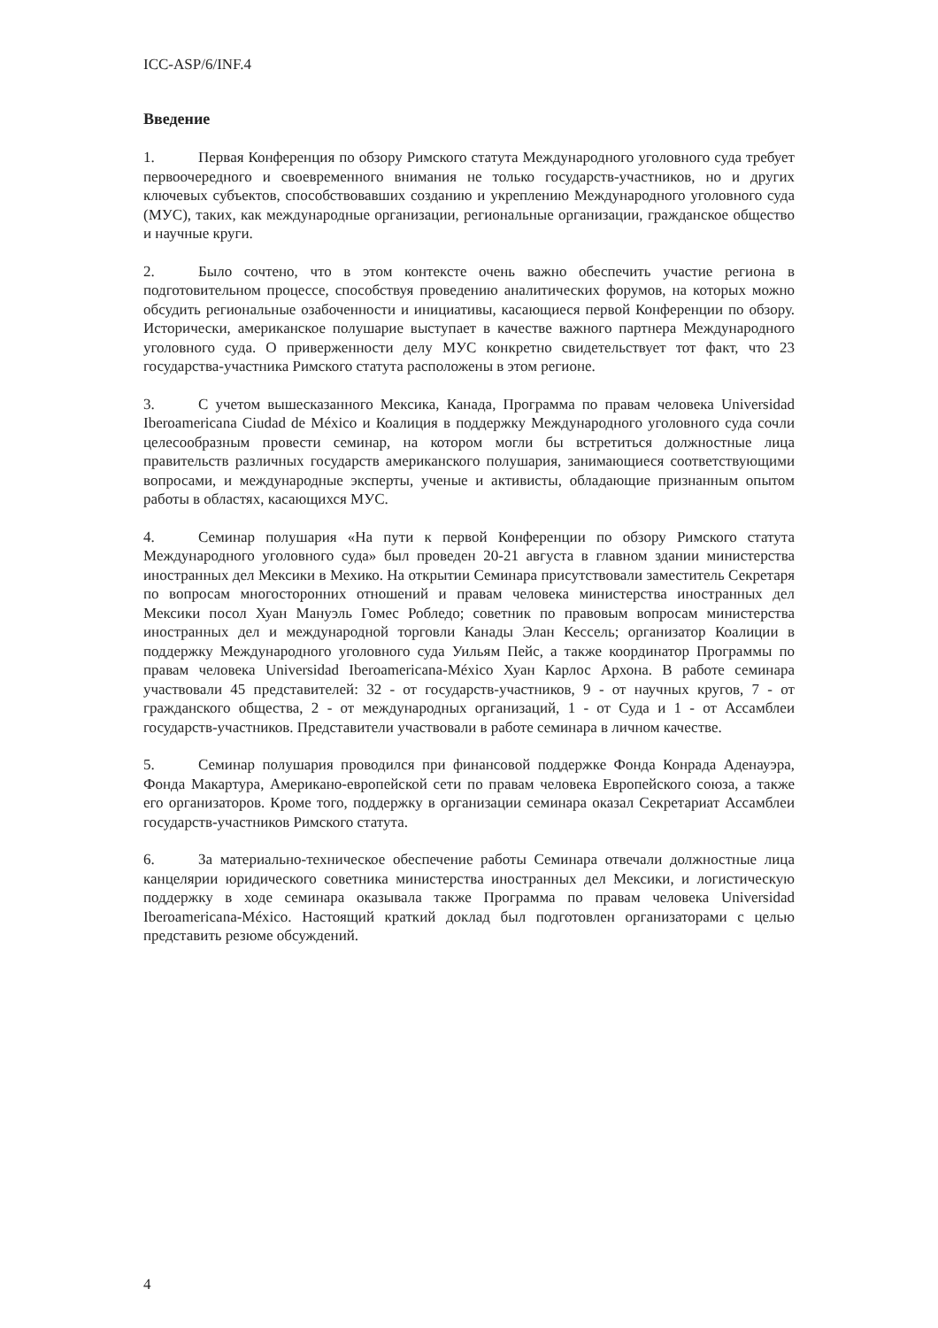ICC-ASP/6/INF.4
Введение
1. Первая Конференция по обзору Римского статута Международного уголовного суда требует первоочередного и своевременного внимания не только государств-участников, но и других ключевых субъектов, способствовавших созданию и укреплению Международного уголовного суда (МУС), таких, как международные организации, региональные организации, гражданское общество и научные круги.
2. Было сочтено, что в этом контексте очень важно обеспечить участие региона в подготовительном процессе, способствуя проведению аналитических форумов, на которых можно обсудить региональные озабоченности и инициативы, касающиеся первой Конференции по обзору. Исторически, американское полушарие выступает в качестве важного партнера Международного уголовного суда. О приверженности делу МУС конкретно свидетельствует тот факт, что 23 государства-участника Римского статута расположены в этом регионе.
3. С учетом вышесказанного Мексика, Канада, Программа по правам человека Universidad Iberoamericana Ciudad de México и Коалиция в поддержку Международного уголовного суда сочли целесообразным провести семинар, на котором могли бы встретиться должностные лица правительств различных государств американского полушария, занимающиеся соответствующими вопросами, и международные эксперты, ученые и активисты, обладающие признанным опытом работы в областях, касающихся МУС.
4. Семинар полушария «На пути к первой Конференции по обзору Римского статута Международного уголовного суда» был проведен 20-21 августа в главном здании министерства иностранных дел Мексики в Мехико. На открытии Семинара присутствовали заместитель Секретаря по вопросам многосторонних отношений и правам человека министерства иностранных дел Мексики посол Хуан Мануэль Гомес Робледо; советник по правовым вопросам министерства иностранных дел и международной торговли Канады Элан Кессель; организатор Коалиции в поддержку Международного уголовного суда Уильям Пейс, а также координатор Программы по правам человека Universidad Iberoamericana-México Хуан Карлос Архона. В работе семинара участвовали 45 представителей: 32 - от государств-участников, 9 - от научных кругов, 7 - от гражданского общества, 2 - от международных организаций, 1 - от Суда и 1 - от Ассамблеи государств-участников. Представители участвовали в работе семинара в личном качестве.
5. Семинар полушария проводился при финансовой поддержке Фонда Конрада Аденауэра, Фонда Макартура, Американо-европейской сети по правам человека Европейского союза, а также его организаторов. Кроме того, поддержку в организации семинара оказал Секретариат Ассамблеи государств-участников Римского статута.
6. За материально-техническое обеспечение работы Семинара отвечали должностные лица канцелярии юридического советника министерства иностранных дел Мексики, и логистическую поддержку в ходе семинара оказывала также Программа по правам человека Universidad Iberoamericana-México. Настоящий краткий доклад был подготовлен организаторами с целью представить резюме обсуждений.
4